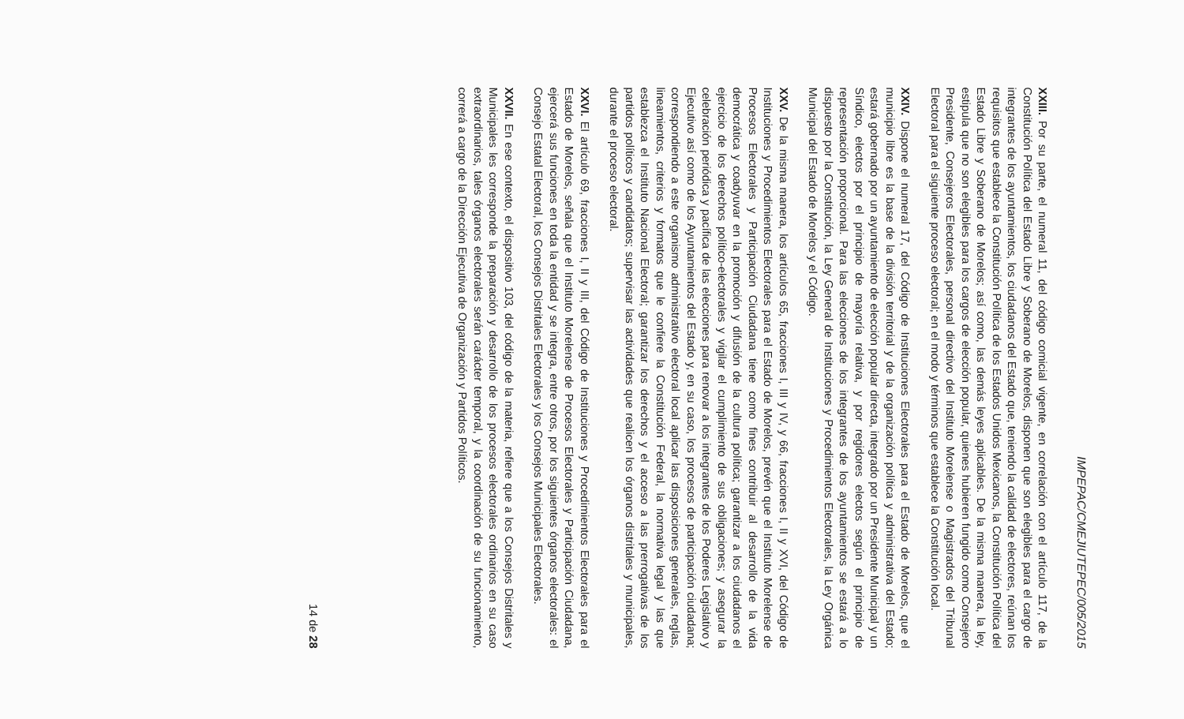IMPEPAC/CMEJIUTEPEC/005/2015
XXIII. Por su parte, el numeral 11, del código comicial vigente, en correlación con el artículo 117, de la Constitución Política del Estado Libre y Soberano de Morelos, disponen que son elegibles para el cargo de integrantes de los ayuntamientos, los ciudadanos del Estado que, teniendo la calidad de electores, reúnan los requisitos que establece la Constitución Política de los Estados Unidos Mexicanos, la Constitución Política del Estado Libre y Soberano de Morelos; así como, las demás leyes aplicables. De la misma manera, la ley, estipula que no son elegibles para los cargos de elección popular, quienes hubieren fungido como Consejero Presidente, Consejeros Electorales, personal directivo del Instituto Morelense o Magistrados del Tribunal Electoral para el siguiente proceso electoral; en el modo y términos que establece la Constitución local.
XXIV. Dispone el numeral 17, del Código de Instituciones Electorales para el Estado de Morelos, que el municipio libre es la base de la división territorial y de la organización política y administrativa del Estado; estará gobernado por un ayuntamiento de elección popular directa, integrado por un Presidente Municipal y un Síndico, electos por el principio de mayoría relativa, y por regidores electos según el principio de representación proporcional. Para las elecciones de los integrantes de los ayuntamientos se estará a lo dispuesto por la Constitución, la Ley General de Instituciones y Procedimientos Electorales, la Ley Orgánica Municipal del Estado de Morelos y el Código.
XXV. De la misma manera, los artículos 65, fracciones I, III y IV, y 66, fracciones I, II y XVI, del Código de Instituciones y Procedimientos Electorales para el Estado de Morelos, prevén que el Instituto Morelense de Procesos Electorales y Participación Ciudadana tiene como fines contribuir al desarrollo de la vida democrática y coadyuvar en la promoción y difusión de la cultura política; garantizar a los ciudadanos el ejercicio de los derechos político-electorales y vigilar el cumplimiento de sus obligaciones; y asegurar la celebración periódica y pacífica de las elecciones para renovar a los integrantes de los Poderes Legislativo y Ejecutivo así como de los Ayuntamientos del Estado y, en su caso, los procesos de participación ciudadana; correspondiendo a este organismo administrativo electoral local aplicar las disposiciones generales, reglas, lineamientos, criterios y formatos que le confiere la Constitución Federal, la normativa legal y las que establezca el Instituto Nacional Electoral; garantizar los derechos y el acceso a las prerrogativas de los partidos políticos y candidatos; supervisar las actividades que realicen los órganos distritales y municipales, durante el proceso electoral.
XXVI. El artículo 69, fracciones I, II y III, del Código de Instituciones y Procedimientos Electorales para el Estado de Morelos, señala que el Instituto Morelense de Procesos Electorales y Participación Ciudadana, ejercerá sus funciones en toda la entidad y se integra, entre otros, por los siguientes órganos electorales: el Consejo Estatal Electoral, los Consejos Distritales Electorales y los Consejos Municipales Electorales.
XXVII. En ese contexto, el dispositivo 103, del código de la materia, refiere que a los Consejos Distritales y Municipales les corresponde la preparación y desarrollo de los procesos electorales ordinarios en su caso extraordinarios, tales órganos electorales serán carácter temporal, y la coordinación de su funcionamiento, correrá a cargo de la Dirección Ejecutiva de Organización y Partidos Políticos.
14 de 28